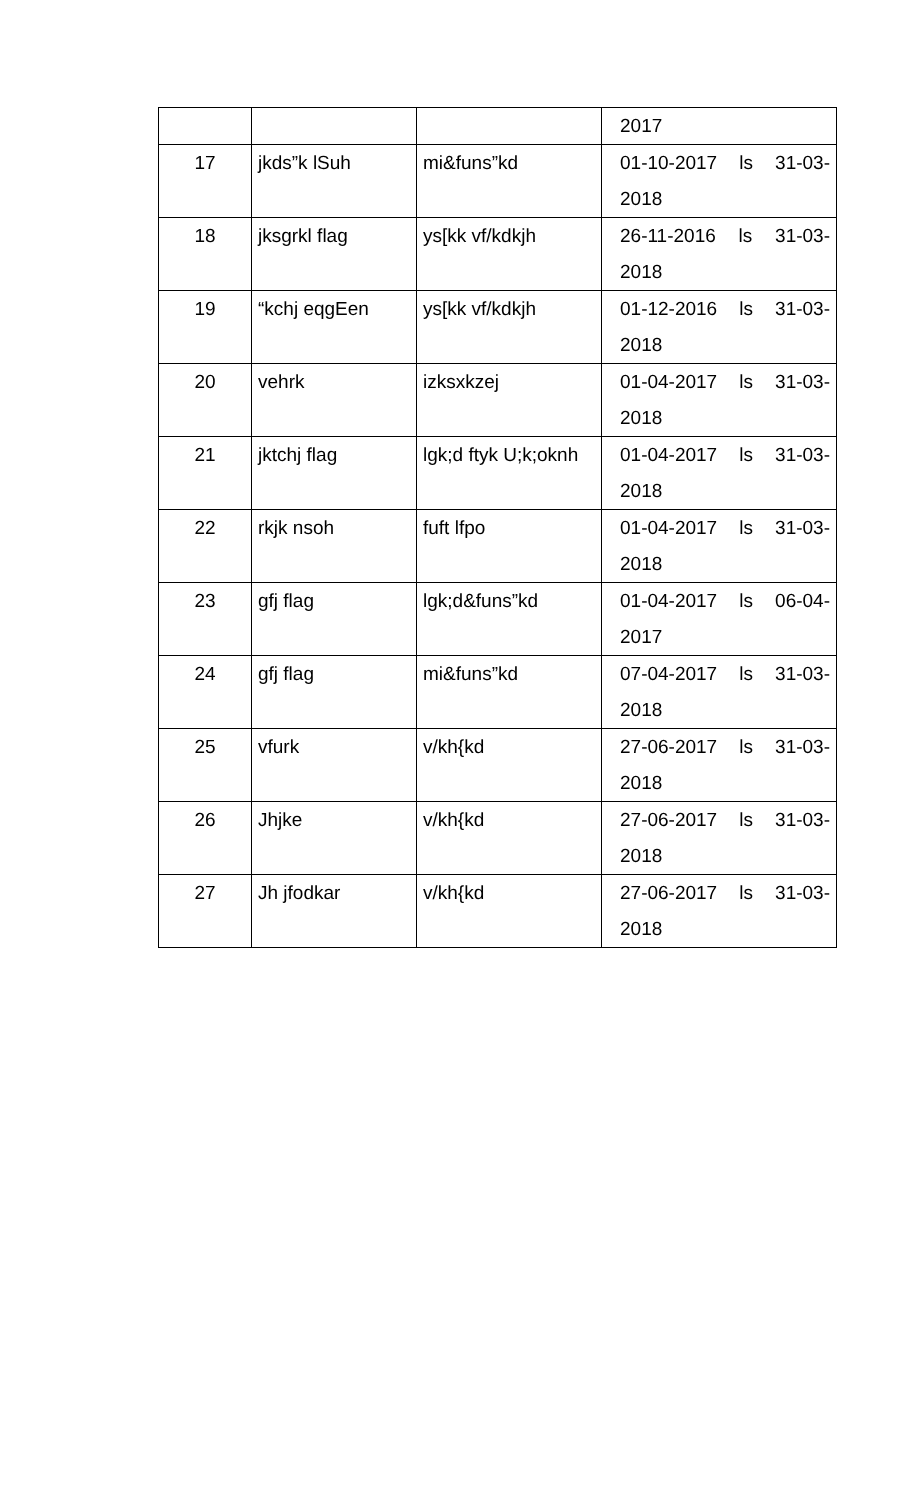| | | | 2017 |
| 17 | jkds”k lSuh | mi&funs”kd | 01-10-2017 ls 31-03-2018 |
| 18 | jksgrkl flag | ys[kk vf/kdkjh | 26-11-2016 ls 31-03-2018 |
| 19 | “kchj eqgEen | ys[kk vf/kdkjh | 01-12-2016 ls 31-03-2018 |
| 20 | vehrk | izksxkzej | 01-04-2017 ls 31-03-2018 |
| 21 | jktchj flag | lgk;d ftyk U;k;oknh | 01-04-2017 ls 31-03-2018 |
| 22 | rkjk nsoh | fuft lfpo | 01-04-2017 ls 31-03-2018 |
| 23 | gfj flag | lgk;d&funs”kd | 01-04-2017 ls 06-04-2017 |
| 24 | gfj flag | mi&funs”kd | 07-04-2017 ls 31-03-2018 |
| 25 | vfurk | v/kh{kd | 27-06-2017 ls 31-03-2018 |
| 26 | Jhjke | v/kh{kd | 27-06-2017 ls 31-03-2018 |
| 27 | Jh jfodkar | v/kh{kd | 27-06-2017 ls 31-03-2018 |